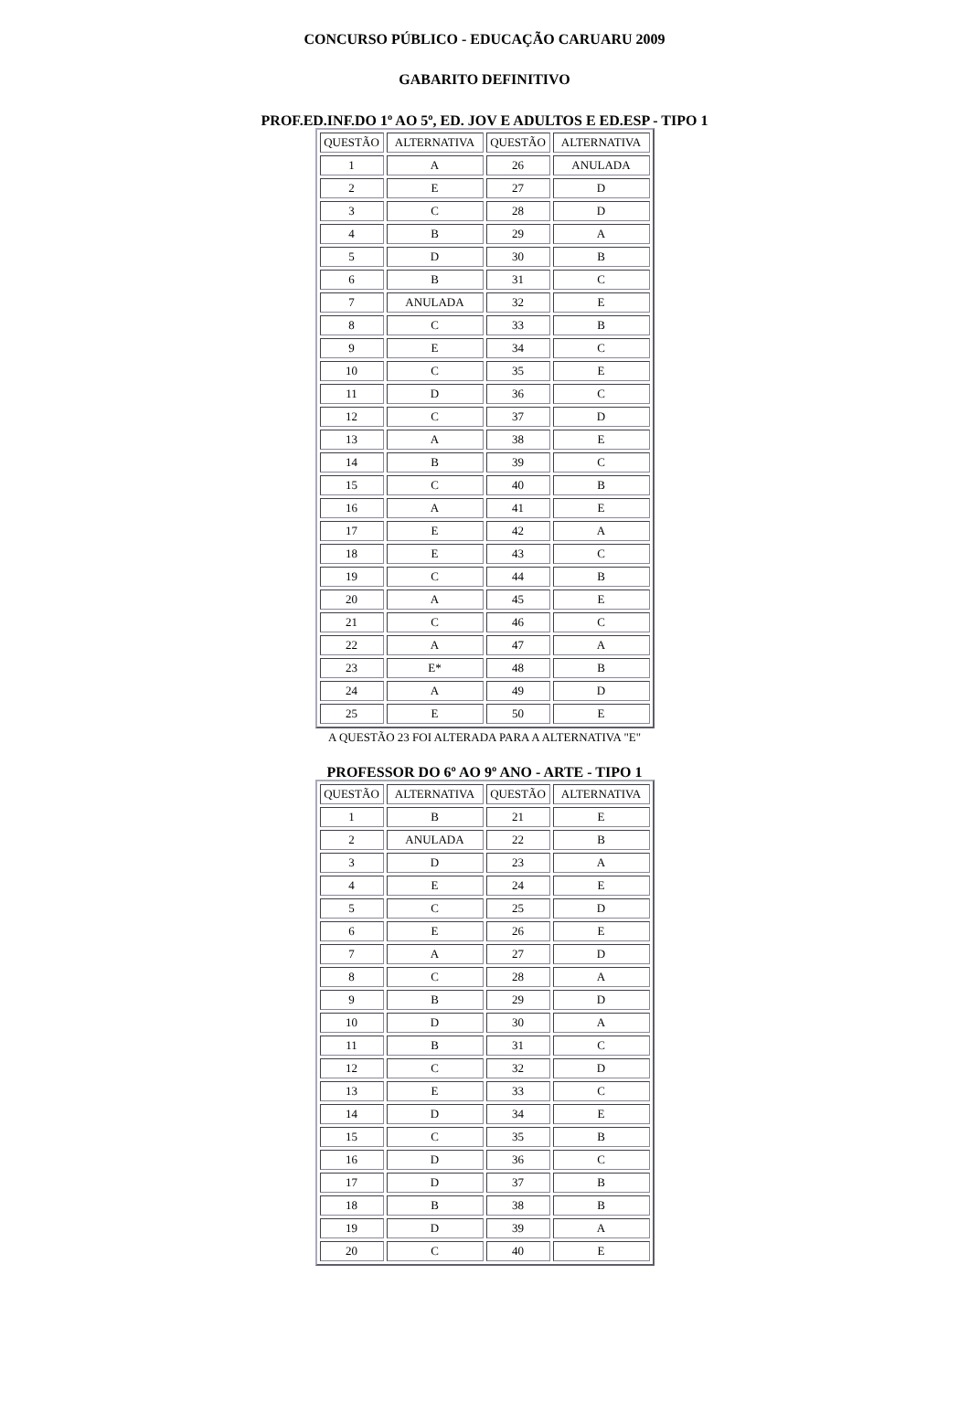CONCURSO PÚBLICO - EDUCAÇÃO CARUARU 2009
GABARITO DEFINITIVO
PROF.ED.INF.DO 1º AO 5º, ED. JOV E ADULTOS E ED.ESP - TIPO 1
| QUESTÃO | ALTERNATIVA | QUESTÃO | ALTERNATIVA |
| 1 | A | 26 | ANULADA |
| 2 | E | 27 | D |
| 3 | C | 28 | D |
| 4 | B | 29 | A |
| 5 | D | 30 | B |
| 6 | B | 31 | C |
| 7 | ANULADA | 32 | E |
| 8 | C | 33 | B |
| 9 | E | 34 | C |
| 10 | C | 35 | E |
| 11 | D | 36 | C |
| 12 | C | 37 | D |
| 13 | A | 38 | E |
| 14 | B | 39 | C |
| 15 | C | 40 | B |
| 16 | A | 41 | E |
| 17 | E | 42 | A |
| 18 | E | 43 | C |
| 19 | C | 44 | B |
| 20 | A | 45 | E |
| 21 | C | 46 | C |
| 22 | A | 47 | A |
| 23 | E* | 48 | B |
| 24 | A | 49 | D |
| 25 | E | 50 | E |
A QUESTÃO 23 FOI ALTERADA PARA A ALTERNATIVA "E"
PROFESSOR DO 6º AO 9º ANO - ARTE - TIPO 1
| QUESTÃO | ALTERNATIVA | QUESTÃO | ALTERNATIVA |
| 1 | B | 21 | E |
| 2 | ANULADA | 22 | B |
| 3 | D | 23 | A |
| 4 | E | 24 | E |
| 5 | C | 25 | D |
| 6 | E | 26 | E |
| 7 | A | 27 | D |
| 8 | C | 28 | A |
| 9 | B | 29 | D |
| 10 | D | 30 | A |
| 11 | B | 31 | C |
| 12 | C | 32 | D |
| 13 | E | 33 | C |
| 14 | D | 34 | E |
| 15 | C | 35 | B |
| 16 | D | 36 | C |
| 17 | D | 37 | B |
| 18 | B | 38 | B |
| 19 | D | 39 | A |
| 20 | C | 40 | E |